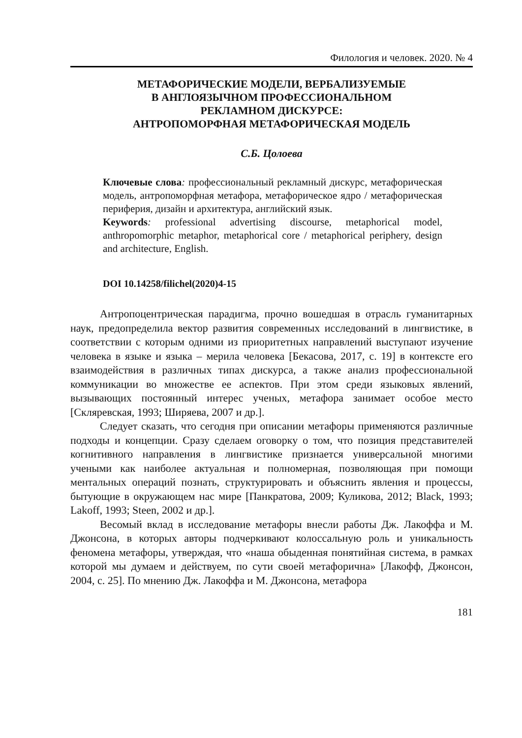Филология и человек. 2020. № 4
МЕТАФОРИЧЕСКИЕ МОДЕЛИ, ВЕРБАЛИЗУЕМЫЕ
В АНГЛОЯЗЫЧНОМ ПРОФЕССИОНАЛЬНОМ
РЕКЛАМНОМ ДИСКУРСЕ:
АНТРОПОМОРФНАЯ МЕТАФОРИЧЕСКАЯ МОДЕЛЬ
С.Б. Цолоева
Ключевые слова: профессиональный рекламный дискурс, метафорическая модель, антропоморфная метафора, метафорическое ядро / метафорическая периферия, дизайн и архитектура, английский язык.
Keywords: professional advertising discourse, metaphorical model, anthropomorphic metaphor, metaphorical core / metaphorical periphery, design and architecture, English.
DOI 10.14258/filichel(2020)4-15
Антропоцентрическая парадигма, прочно вошедшая в отрасль гуманитарных наук, предопределила вектор развития современных исследований в лингвистике, в соответствии с которым одними из приоритетных направлений выступают изучение человека в языке и языка – мерила человека [Бекасова, 2017, с. 19] в контексте его взаимодействия в различных типах дискурса, а также анализ профессиональной коммуникации во множестве ее аспектов. При этом среди языковых явлений, вызывающих постоянный интерес ученых, метафора занимает особое место [Скляревская, 1993; Ширяева, 2007 и др.].
Следует сказать, что сегодня при описании метафоры применяются различные подходы и концепции. Сразу сделаем оговорку о том, что позиция представителей когнитивного направления в лингвистике признается универсальной многими учеными как наиболее актуальная и полномерная, позволяющая при помощи ментальных операций познать, структурировать и объяснить явления и процессы, бытующие в окружающем нас мире [Панкратова, 2009; Куликова, 2012; Black, 1993; Lakoff, 1993; Steen, 2002 и др.].
Весомый вклад в исследование метафоры внесли работы Дж. Лакоффа и М. Джонсона, в которых авторы подчеркивают колоссальную роль и уникальность феномена метафоры, утверждая, что «наша обыденная понятийная система, в рамках которой мы думаем и действуем, по сути своей метафорична» [Лакофф, Джонсон, 2004, с. 25]. По мнению Дж. Лакоффа и М. Джонсона, метафора
181